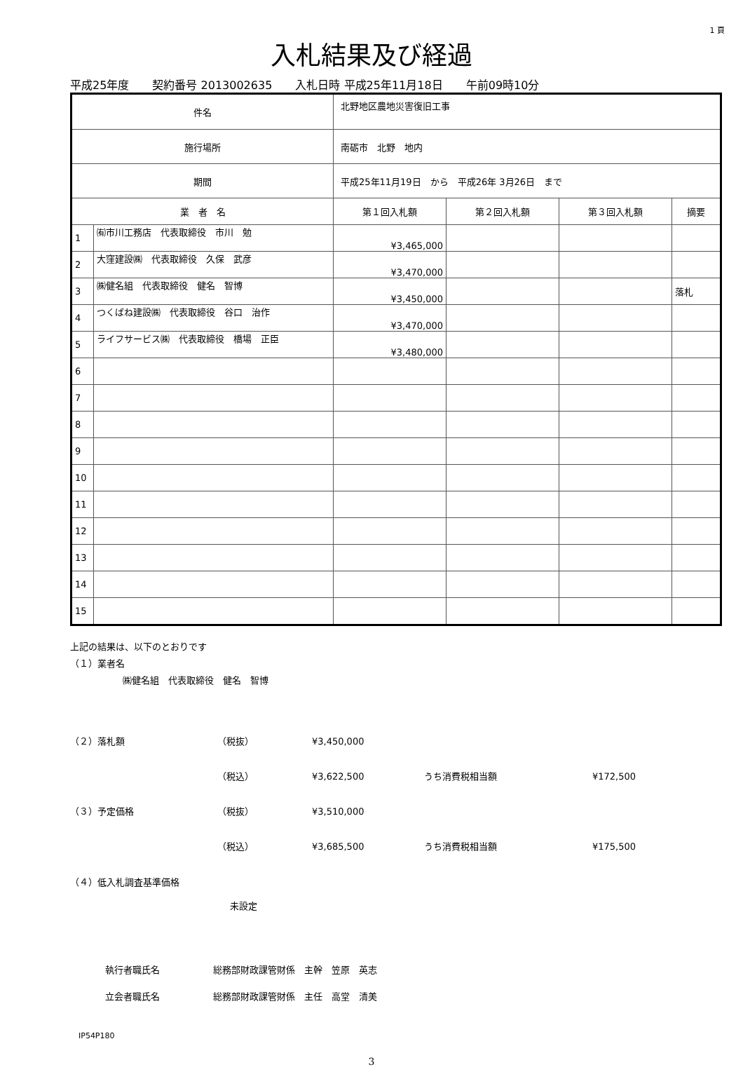1 頁
入札結果及び経過
平成25年度 契約番号 2013002635 入札日時 平成25年11月18日 午前09時10分
| 件名 | | 北野地区農地災害復旧工事 | | | | |
| 施行場所 | | 南砺市 北野 地内 | | | | |
| 期間 | | 平成25年11月19日 から 平成26年 3月26日 まで | | | | |
| 業 者 名 | | | 第１回入札額 | 第２回入札額 | 第３回入札額 | 摘要 |
| 1 | ㈲市川工務店 代表取締役 市川 勉 | | ¥3,465,000 | | | |
| 2 | 大窪建設㈱ 代表取締役 久保 武彦 | | ¥3,470,000 | | | |
| 3 | ㈱健名組 代表取締役 健名 智博 | | ¥3,450,000 | | | 落札 |
| 4 | つくばね建設㈱ 代表取締役 谷口 治作 | | ¥3,470,000 | | | |
| 5 | ライフサービス㈱ 代表取締役 橋場 正臣 | | ¥3,480,000 | | | |
| 6 | | | | | | |
| 7 | | | | | | |
| 8 | | | | | | |
| 9 | | | | | | |
| 10 | | | | | | |
| 11 | | | | | | |
| 12 | | | | | | |
| 13 | | | | | | |
| 14 | | | | | | |
| 15 | | | | | | |
上記の結果は、以下のとおりです
（１）業者名
㈱健名組　代表取締役　健名　智博
（２）落札額 （税抜） ¥3,450,000
（税込） ¥3,622,500 うち消費税相当額 ¥172,500
（３）予定価格 （税抜） ¥3,510,000
（税込） ¥3,685,500 うち消費税相当額 ¥175,500
（４）低入札調査基準価格
未設定
執行者職氏名 総務部財政課管財係　主幹　笠原　英志
立会者職氏名 総務部財政課管財係　主任　高堂　清美
IP54P180
3